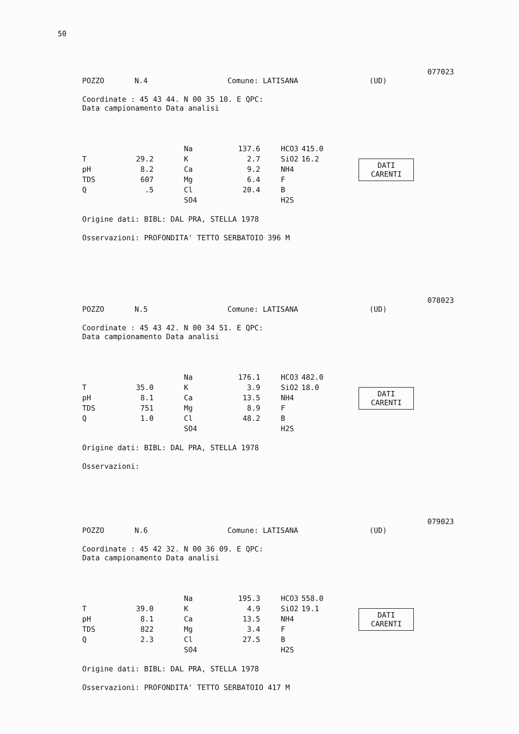50
077023
POZZO N.4 Comune: LATISANA (UD)
Coordinate : 45 43 44. N 00 35 10. E QPC:
Data campionamento Data analisi
| / / / / Na / 137.6 / / HCO3 / 415.0 / / T / 29.2 / / K / 2.7 / / SiO2 / 16.2 / / pH / 8.2 / / Ca / 9.2 / / NH4 / / / TDS / 607 / / Mg / 6.4 / / F / / / Q / .5 / / Cl / 20.4 / / B / / / / / / SO4 / / / H2S / / | DATI CARENTI |
Origine dati: BIBL: DAL PRA, STELLA 1978
Osservazioni: PROFONDITA' TETTO SERBATOIO 396 M
078023
POZZO N.5 Comune: LATISANA (UD)
Coordinate : 45 43 42. N 00 34 51. E QPC:
Data campionamento Data analisi
| / / / / Na / 176.1 / / HCO3 / 482.0 / / T / 35.0 / / K / 3.9 / / SiO2 / 18.0 / / pH / 8.1 / / Ca / 13.5 / / NH4 / / / TDS / 751 / / Mg / 8.9 / / F / / / Q / 1.0 / / Cl / 48.2 / / B / / / / / / SO4 / / / H2S / / | DATI CARENTI |
Origine dati: BIBL: DAL PRA, STELLA 1978
Osservazioni:
079023
POZZO N.6 Comune: LATISANA (UD)
Coordinate : 45 42 32. N 00 36 09. E QPC:
Data campionamento Data analisi
| / / / / Na / 195.3 / / HCO3 / 558.0 / / T / 39.0 / / K / 4.9 / / SiO2 / 19.1 / / pH / 8.1 / / Ca / 13.5 / / NH4 / / / TDS / 822 / / Mg / 3.4 / / F / / / Q / 2.3 / / Cl / 27.5 / / B / / / / / / SO4 / / / H2S / / | DATI CARENTI |
Origine dati: BIBL: DAL PRA, STELLA 1978
Osservazioni: PROFONDITA' TETTO SERBATOIO 417 M